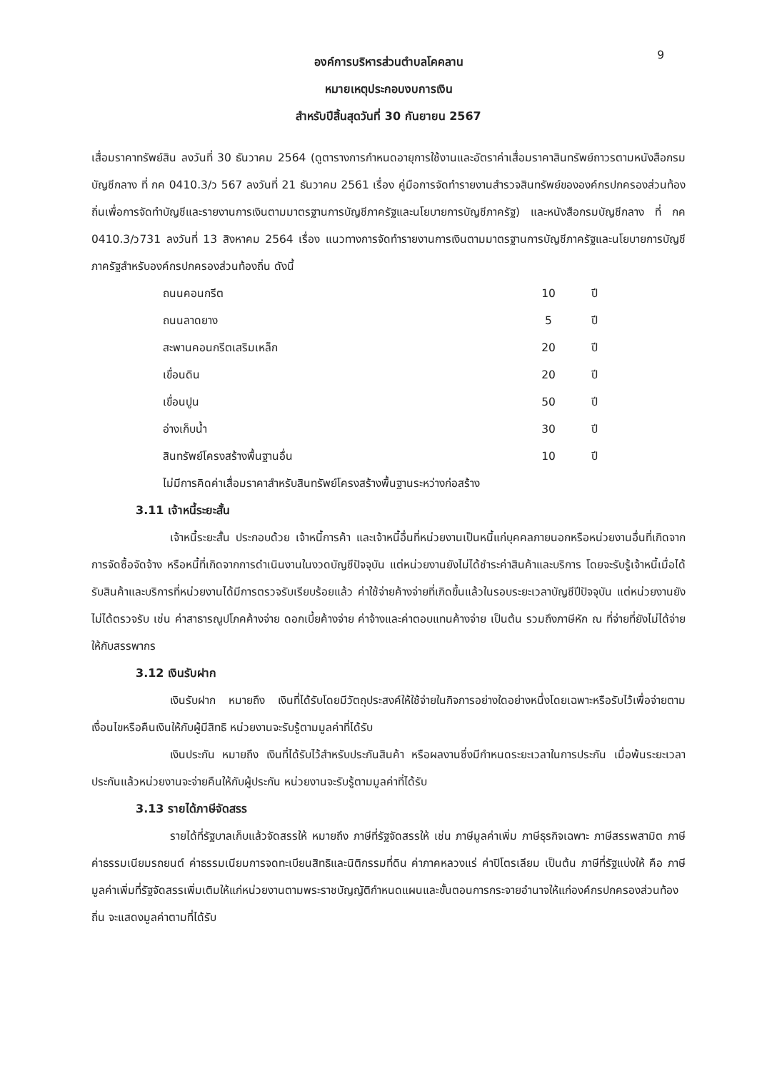9
องค์การบริหารส่วนตำบลโคคลาน
หมายเหตุประกอบงบการเงิน
สำหรับปีสิ้นสุดวันที่ 30 กันยายน 2567
เสื่อมราคาทรัพย์สิน ลงวันที่ 30 ธันวาคม 2564 (ดูตารางการกำหนดอายุการใช้งานและอัตราค่าเสื่อมราคาสินทรัพย์ถาวรตามหนังสือกรมบัญชีกลาง ที่ กค 0410.3/ว 567 ลงวันที่ 21 ธันวาคม 2561 เรื่อง คู่มือการจัดทำรายงานสำรวจสินทรัพย์ขององค์กรปกครองส่วนท้องถิ่นเพื่อการจัดทำบัญชีและรายงานการเงินตามมาตรฐานการบัญชีภาครัฐและนโยบายการบัญชีภาครัฐ) และหนังสือกรมบัญชีกลาง ที่ กค 0410.3/ว731 ลงวันที่ 13 สิงหาคม 2564 เรื่อง แนวทางการจัดทำรายงานการเงินตามมาตรฐานการบัญชีภาครัฐและนโยบายการบัญชีภาครัฐสำหรับองค์กรปกครองส่วนท้องถิ่น ดังนี้
| ถนนคอนกรีต | 10 | ปี |
| ถนนลาดยาง | 5 | ปี |
| สะพานคอนกรีตเสริมเหล็ก | 20 | ปี |
| เขื่อนดิน | 20 | ปี |
| เขื่อนปูน | 50 | ปี |
| อ่างเก็บน้ำ | 30 | ปี |
| สินทรัพย์โครงสร้างพื้นฐานอื่น | 10 | ปี |
ไม่มีการคิดค่าเสื่อมราคาสำหรับสินทรัพย์โครงสร้างพื้นฐานระหว่างก่อสร้าง
3.11 เจ้าหนี้ระยะสั้น
เจ้าหนี้ระยะสั้น ประกอบด้วย เจ้าหนี้การค้า และเจ้าหนี้อื่นที่หน่วยงานเป็นหนี้แก่บุคคลภายนอกหรือหน่วยงานอื่นที่เกิดจากการจัดซื้อจัดจ้าง หรือหนี้ที่เกิดจากการดำเนินงานในงวดบัญชีปัจจุบัน แต่หน่วยงานยังไม่ได้ชำระค่าสินค้าและบริการ โดยจะรับรู้เจ้าหนี้เมื่อได้รับสินค้าและบริการที่หน่วยงานได้มีการตรวจรับเรียบร้อยแล้ว ค่าใช้จ่ายค้างจ่ายที่เกิดขึ้นแล้วในรอบระยะเวลาบัญชีปีปัจจุบัน แต่หน่วยงานยังไม่ได้ตรวจรับ เช่น ค่าสาธารณูปโภคค้างจ่าย ดอกเบี้ยค้างจ่าย ค่าจ้างและค่าตอบแทนค้างจ่าย เป็นต้น รวมถึงภาษีหัก ณ ที่จ่ายที่ยังไม่ได้จ่ายให้กับสรรพากร
3.12 เงินรับฝาก
เงินรับฝาก หมายถึง เงินที่ได้รับโดยมีวัตถุประสงค์ให้ใช้จ่ายในกิจการอย่างใดอย่างหนึ่งโดยเฉพาะหรือรับไว้เพื่อจ่ายตามเงื่อนไขหรือคืนเงินให้กับผู้มีสิทธิ หน่วยงานจะรับรู้ตามมูลค่าที่ได้รับ
เงินประกัน หมายถึง เงินที่ได้รับไว้สำหรับประกันสินค้า หรือผลงานซึ่งมีกำหนดระยะเวลาในการประกัน เมื่อพ้นระยะเวลาประกันแล้วหน่วยงานจะจ่ายคืนให้กับผู้ประกัน หน่วยงานจะรับรู้ตามมูลค่าที่ได้รับ
3.13 รายได้ภาษีจัดสรร
รายได้ที่รัฐบาลเก็บแล้วจัดสรรให้ หมายถึง ภาษีที่รัฐจัดสรรให้ เช่น ภาษีมูลค่าเพิ่ม ภาษีธุรกิจเฉพาะ ภาษีสรรพสามิต ภาษีค่าธรรมเนียมรถยนต์ ค่าธรรมเนียมการจดทะเบียนสิทธิและนิติกรรมที่ดิน ค่าภาคหลวงแร่ ค่าปิโตรเลียม เป็นต้น ภาษีที่รัฐแบ่งให้ คือ ภาษีมูลค่าเพิ่มที่รัฐจัดสรรเพิ่มเติมให้แก่หน่วยงานตามพระราชบัญญัติกำหนดแผนและขั้นตอนการกระจายอำนาจให้แก่องค์กรปกครองส่วนท้องถิ่น จะแสดงมูลค่าตามที่ได้รับ